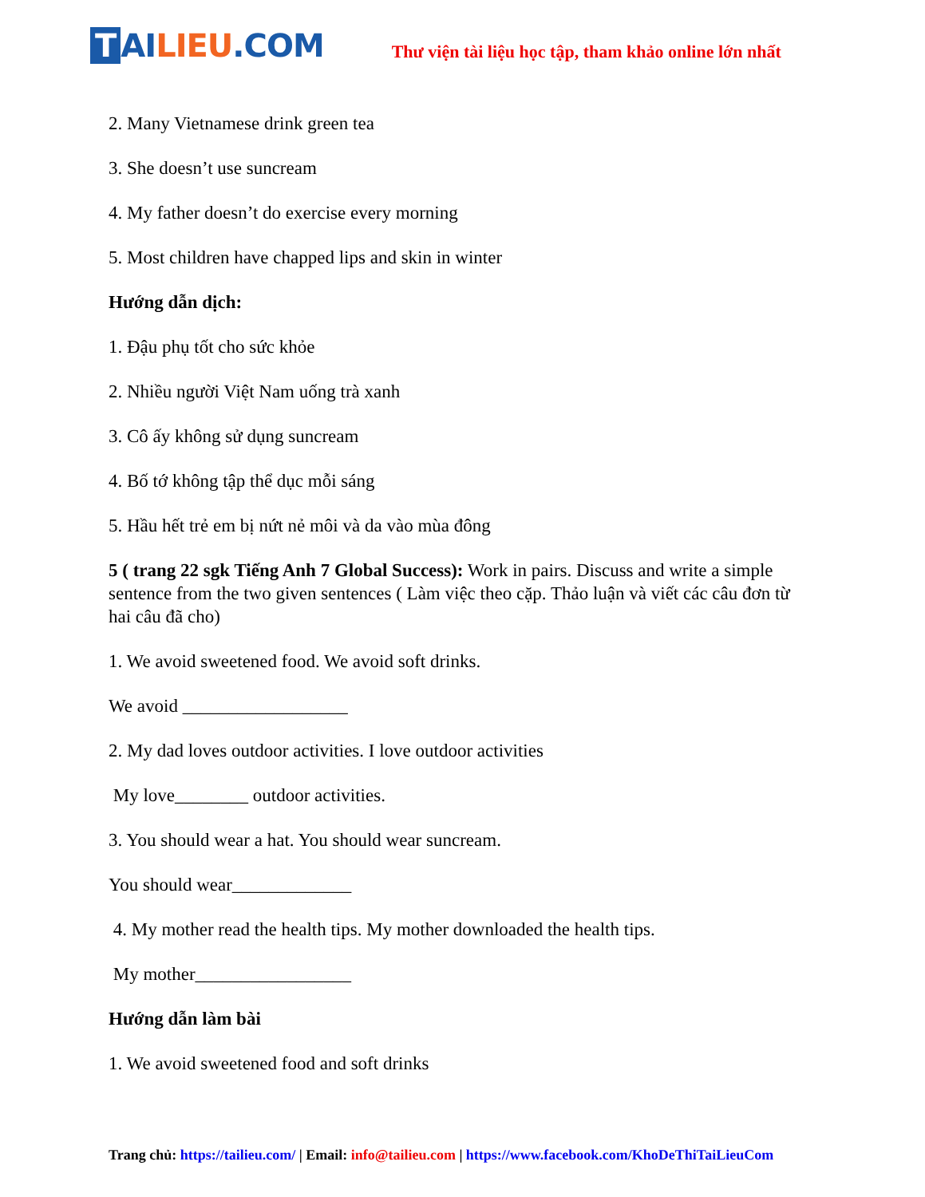T AI LIEU.COM
Thư viện tài liệu học tập, tham khảo online lớn nhất
2. Many Vietnamese drink green tea
3. She doesn’t use suncream
4. My father doesn’t do exercise every morning
5. Most children have chapped lips and skin in winter
Hướng dẫn dịch:
1. Đậu phụ tốt cho sức khỏe
2. Nhiều người Việt Nam uống trà xanh
3. Cô ấy không sử dụng suncream
4. Bố tớ không tập thể dục mỗi sáng
5. Hầu hết trẻ em bị nứt nẻ môi và da vào mùa đông
5 ( trang 22 sgk Tiếng Anh 7 Global Success): Work in pairs. Discuss and write a simple sentence from the two given sentences ( Làm việc theo cặp. Thảo luận và viết các câu đơn từ hai câu đã cho)
1. We avoid sweetened food. We avoid soft drinks.
We avoid __________________
2. My dad loves outdoor activities. I love outdoor activities
My love________ outdoor activities.
3. You should wear a hat. You should wear suncream.
You should wear_____________
4. My mother read the health tips. My mother downloaded the health tips.
My mother_________________
Hướng dẫn làm bài
1. We avoid sweetened food and soft drinks
Trang chủ: https://tailieu.com/ | Email: info@tailieu.com | https://www.facebook.com/KhoDeThiTaiLieuCom